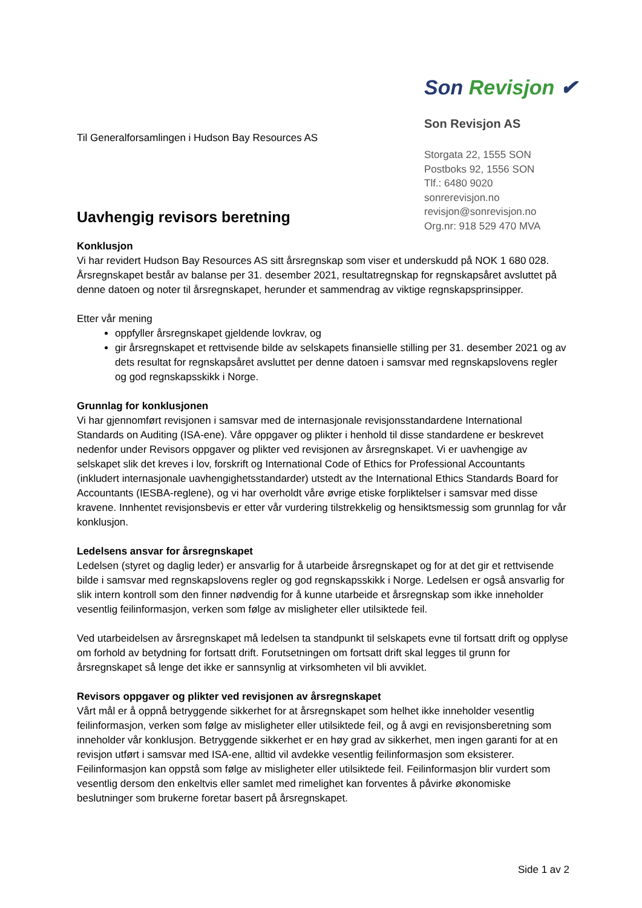Til Generalforsamlingen i Hudson Bay Resources AS
Uavhengig revisors beretning
Son Revisjon ✔
Son Revisjon AS
Storgata 22, 1555 SON
Postboks 92, 1556 SON
Tlf.: 6480 9020
sonrerevisjon.no
revisjon@sonrevisjon.no
Org.nr: 918 529 470 MVA
Konklusjon
Vi har revidert Hudson Bay Resources AS sitt årsregnskap som viser et underskudd på NOK 1 680 028. Årsregnskapet består av balanse per 31. desember 2021, resultatregnskap for regnskapsåret avsluttet på denne datoen og noter til årsregnskapet, herunder et sammendrag av viktige regnskapsprinsipper.
Etter vår mening
oppfyller årsregnskapet gjeldende lovkrav, og
gir årsregnskapet et rettvisende bilde av selskapets finansielle stilling per 31. desember 2021 og av dets resultat for regnskapsåret avsluttet per denne datoen i samsvar med regnskapslovens regler og god regnskapsskikk i Norge.
Grunnlag for konklusjonen
Vi har gjennomført revisjonen i samsvar med de internasjonale revisjonsstandardene International Standards on Auditing (ISA-ene). Våre oppgaver og plikter i henhold til disse standardene er beskrevet nedenfor under Revisors oppgaver og plikter ved revisjonen av årsregnskapet. Vi er uavhengige av selskapet slik det kreves i lov, forskrift og International Code of Ethics for Professional Accountants (inkludert internasjonale uavhengighetsstandarder) utstedt av the International Ethics Standards Board for Accountants (IESBA-reglene), og vi har overholdt våre øvrige etiske forpliktelser i samsvar med disse kravene. Innhentet revisjonsbevis er etter vår vurdering tilstrekkelig og hensiktsmessig som grunnlag for vår konklusjon.
Ledelsens ansvar for årsregnskapet
Ledelsen (styret og daglig leder) er ansvarlig for å utarbeide årsregnskapet og for at det gir et rettvisende bilde i samsvar med regnskapslovens regler og god regnskapsskikk i Norge. Ledelsen er også ansvarlig for slik intern kontroll som den finner nødvendig for å kunne utarbeide et årsregnskap som ikke inneholder vesentlig feilinformasjon, verken som følge av misligheter eller utilsiktede feil.
Ved utarbeidelsen av årsregnskapet må ledelsen ta standpunkt til selskapets evne til fortsatt drift og opplyse om forhold av betydning for fortsatt drift. Forutsetningen om fortsatt drift skal legges til grunn for årsregnskapet så lenge det ikke er sannsynlig at virksomheten vil bli avviklet.
Revisors oppgaver og plikter ved revisjonen av årsregnskapet
Vårt mål er å oppnå betryggende sikkerhet for at årsregnskapet som helhet ikke inneholder vesentlig feilinformasjon, verken som følge av misligheter eller utilsiktede feil, og å avgi en revisjonsberetning som inneholder vår konklusjon. Betryggende sikkerhet er en høy grad av sikkerhet, men ingen garanti for at en revisjon utført i samsvar med ISA-ene, alltid vil avdekke vesentlig feilinformasjon som eksisterer. Feilinformasjon kan oppstå som følge av misligheter eller utilsiktede feil. Feilinformasjon blir vurdert som vesentlig dersom den enkeltvis eller samlet med rimelighet kan forventes å påvirke økonomiske beslutninger som brukerne foretar basert på årsregnskapet.
Side 1 av 2